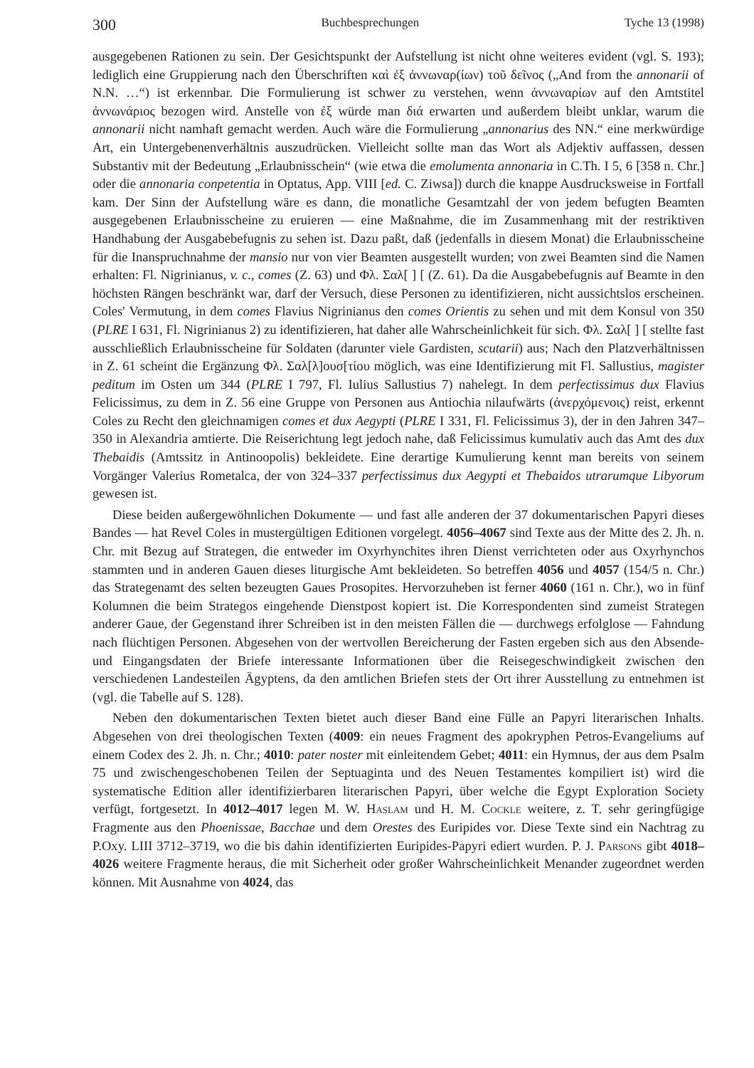300 Buchbesprechungen Tyche 13 (1998)
ausgegebenen Rationen zu sein. Der Gesichtspunkt der Aufstellung ist nicht ohne weiteres evident (vgl. S. 193); lediglich eine Gruppierung nach den Überschriften καὶ ἐξ ἀννωναρ(ίων) τοῦ δεῖνος („And from the annonarii of N.N. …“) ist erkennbar. Die Formulierung ist schwer zu verstehen, wenn ἀννωναρίων auf den Amtstitel ἀννωνάριος bezogen wird. Anstelle von ἐξ würde man διά erwarten und außerdem bleibt unklar, warum die annonarii nicht namhaft gemacht werden. Auch wäre die Formulierung „annonarius des NN.“ eine merkwürdige Art, ein Untergebenenverhältnis auszudrücken. Vielleicht sollte man das Wort als Adjektiv auffassen, dessen Substantiv mit der Bedeutung „Erlaubnisschein“ (wie etwa die emolumenta annonaria in C.Th. I 5, 6 [358 n. Chr.] oder die annonaria conpetentia in Optatus, App. VIII [ed. C. Ziwsa]) durch die knappe Ausdrucksweise in Fortfall kam. Der Sinn der Aufstellung wäre es dann, die monatliche Gesamtzahl der von jedem befugten Beamten ausgegebenen Erlaubnisscheine zu eruieren — eine Maßnahme, die im Zusammenhang mit der restriktiven Handhabung der Ausgabebefugnis zu sehen ist. Dazu paßt, daß (jedenfalls in diesem Monat) die Erlaubnisscheine für die Inanspruchnahme der mansio nur von vier Beamten ausgestellt wurden; von zwei Beamten sind die Namen erhalten: Fl. Nigrinianus, v. c., comes (Z. 63) und Φλ. Σαλ[ ] [ (Z. 61). Da die Ausgabebefugnis auf Beamte in den höchsten Rängen beschränkt war, darf der Versuch, diese Personen zu identifizieren, nicht aussichtslos erscheinen. Coles' Vermutung, in dem comes Flavius Nigrinianus den comes Orientis zu sehen und mit dem Konsul von 350 (PLRE I 631, Fl. Nigrinianus 2) zu identifizieren, hat daher alle Wahrscheinlichkeit für sich. Φλ. Σαλ[ ] [ stellte fast ausschließlich Erlaubnisscheine für Soldaten (darunter viele Gardisten, scutarii) aus; Nach den Platzverhältnissen in Z. 61 scheint die Ergänzung Φλ. Σαλ[λ]ουσ[τίου möglich, was eine Identifizierung mit Fl. Sallustius, magister peditum im Osten um 344 (PLRE I 797, Fl. Iulius Sallustius 7) nahelegt. In dem perfectissimus dux Flavius Felicissimus, zu dem in Z. 56 eine Gruppe von Personen aus Antiochia nilaufwärts (ἀνερχόμενοις) reist, erkennt Coles zu Recht den gleichnamigen comes et dux Aegypti (PLRE I 331, Fl. Felicissimus 3), der in den Jahren 347–350 in Alexandria amtierte. Die Reiserichtung legt jedoch nahe, daß Felicissimus kumulativ auch das Amt des dux Thebaidis (Amtssitz in Antinoopolis) bekleidete. Eine derartige Kumulierung kennt man bereits von seinem Vorgänger Valerius Rometalca, der von 324–337 perfectissimus dux Aegypti et Thebaidos utrarumque Libyorum gewesen ist.
Diese beiden außergewöhnlichen Dokumente — und fast alle anderen der 37 dokumentarischen Papyri dieses Bandes — hat Revel Coles in mustergültigen Editionen vorgelegt. 4056–4067 sind Texte aus der Mitte des 2. Jh. n. Chr. mit Bezug auf Strategen, die entweder im Oxyrhynchites ihren Dienst verrichteten oder aus Oxyrhynchos stammten und in anderen Gauen dieses liturgische Amt bekleideten. So betreffen 4056 und 4057 (154/5 n. Chr.) das Strategenamt des selten bezeugten Gaues Prosopites. Hervorzuheben ist ferner 4060 (161 n. Chr.), wo in fünf Kolumnen die beim Strategos eingehende Dienstpost kopiert ist. Die Korrespondenten sind zumeist Strategen anderer Gaue, der Gegenstand ihrer Schreiben ist in den meisten Fällen die — durchwegs erfolglose — Fahndung nach flüchtigen Personen. Abgesehen von der wertvollen Bereicherung der Fasten ergeben sich aus den Absende- und Eingangsdaten der Briefe interessante Informationen über die Reisegeschwindigkeit zwischen den verschiedenen Landesteilen Ägyptens, da den amtlichen Briefen stets der Ort ihrer Ausstellung zu entnehmen ist (vgl. die Tabelle auf S. 128).
Neben den dokumentarischen Texten bietet auch dieser Band eine Fülle an Papyri literarischen Inhalts. Abgesehen von drei theologischen Texten (4009: ein neues Fragment des apokryphen Petros-Evangeliums auf einem Codex des 2. Jh. n. Chr.; 4010: pater noster mit einleitendem Gebet; 4011: ein Hymnus, der aus dem Psalm 75 und zwischengeschobenen Teilen der Septuaginta und des Neuen Testamentes kompiliert ist) wird die systematische Edition aller identifizierbaren literarischen Papyri, über welche die Egypt Exploration Society verfügt, fortgesetzt. In 4012–4017 legen M. W. Haslam und H. M. Cockle weitere, z. T. sehr geringfügige Fragmente aus den Phoenissae, Bacchae und dem Orestes des Euripides vor. Diese Texte sind ein Nachtrag zu P.Oxy. LIII 3712–3719, wo die bis dahin identifizierten Euripides-Papyri ediert wurden. P. J. Parsons gibt 4018–4026 weitere Fragmente heraus, die mit Sicherheit oder großer Wahrscheinlichkeit Menander zugeordnet werden können. Mit Ausnahme von 4024, das